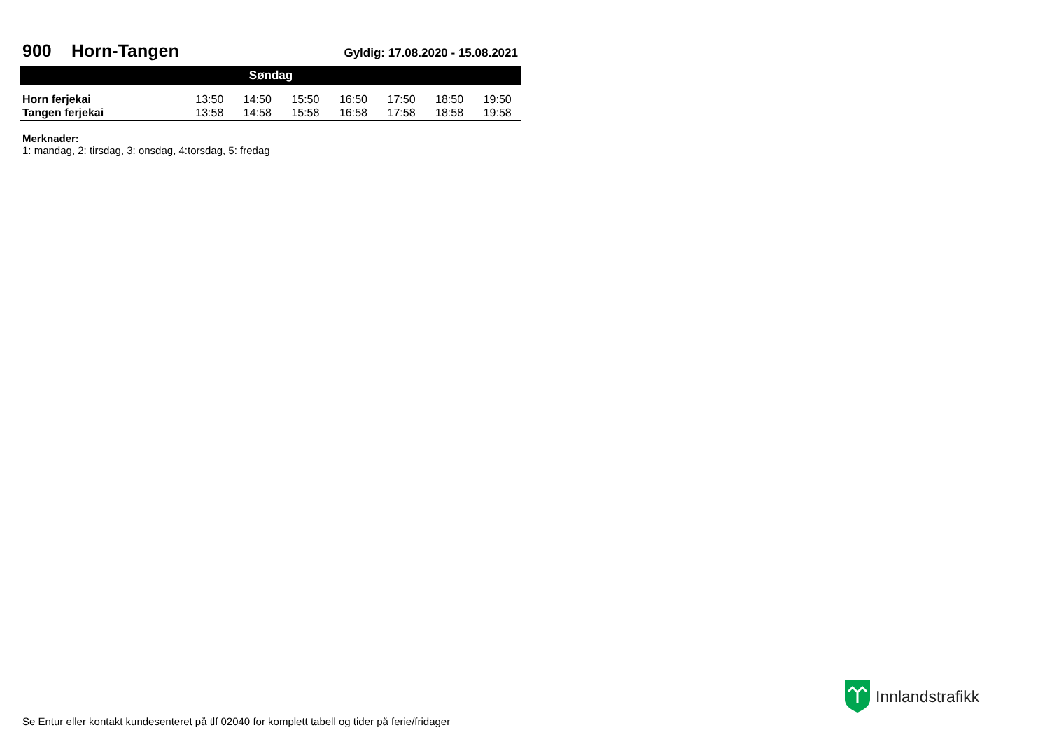900 Horn-Tangen
Gyldig: 17.08.2020 - 15.08.2021
| Søndag | | | | | | | |
| --- | --- | --- | --- | --- | --- | --- | --- |
| Horn ferjekai | 13:50 | 14:50 | 15:50 | 16:50 | 17:50 | 18:50 | 19:50 |
| Tangen ferjekai | 13:58 | 14:58 | 15:58 | 16:58 | 17:58 | 18:58 | 19:58 |
Merknader:
1: mandag, 2: tirsdag, 3: onsdag, 4:torsdag, 5: fredag
Innlandstrafikk
Se Entur eller kontakt kundesenteret på tlf 02040 for komplett tabell og tider på ferie/fridager